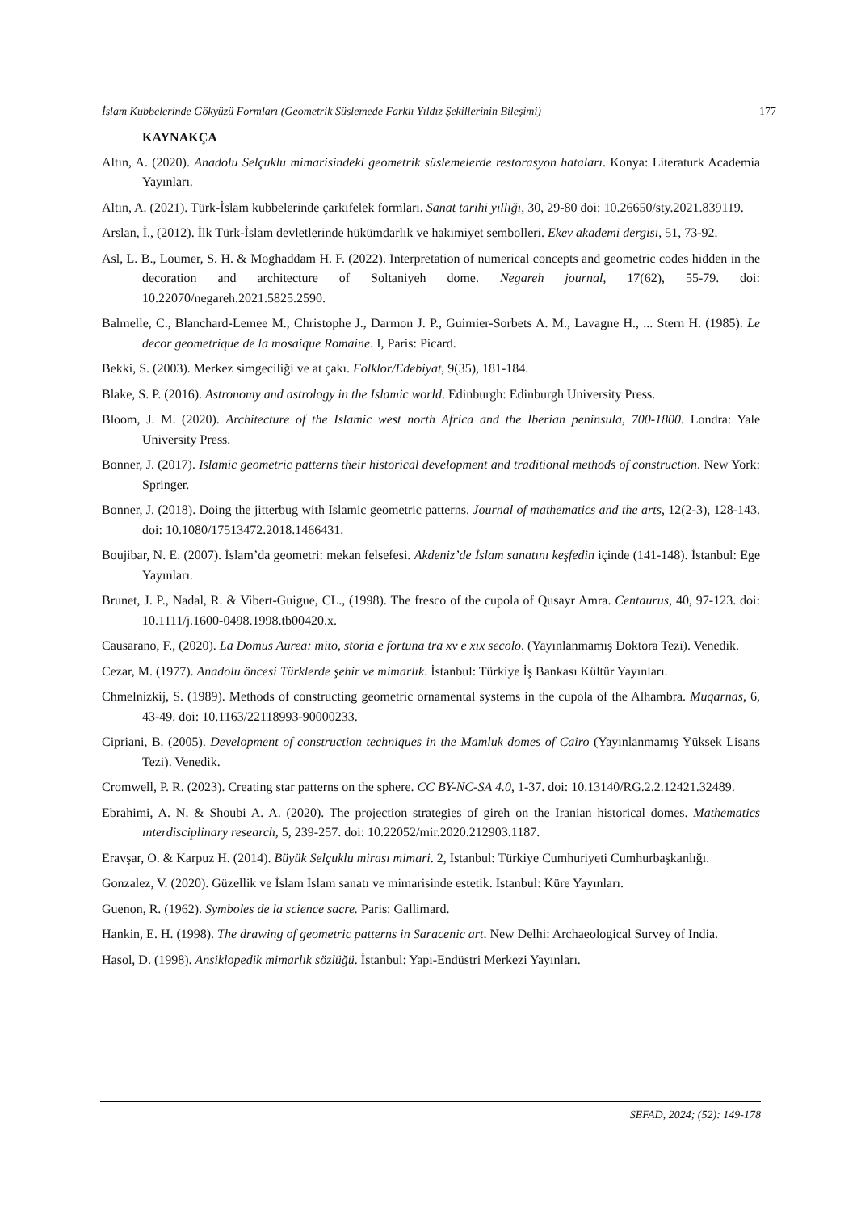İslam Kubbelerinde Gökyüzü Formları (Geometrik Süslemede Farklı Yıldız Şekillerinin Bileşimi) 177
KAYNAKÇA
Altın, A. (2020). Anadolu Selçuklu mimarisindeki geometrik süslemelerde restorasyon hataları. Konya: Literaturk Academia Yayınları.
Altın, A. (2021). Türk-İslam kubbelerinde çarkıfelek formları. Sanat tarihi yıllığı, 30, 29-80 doi: 10.26650/sty.2021.839119.
Arslan, İ., (2012). İlk Türk-İslam devletlerinde hükümdarlık ve hakimiyet sembolleri. Ekev akademi dergisi, 51, 73-92.
Asl, L. B., Loumer, S. H. & Moghaddam H. F. (2022). Interpretation of numerical concepts and geometric codes hidden in the decoration and architecture of Soltaniyeh dome. Negareh journal, 17(62), 55-79. doi: 10.22070/negareh.2021.5825.2590.
Balmelle, C., Blanchard-Lemee M., Christophe J., Darmon J. P., Guimier-Sorbets A. M., Lavagne H., ... Stern H. (1985). Le decor geometrique de la mosaique Romaine. I, Paris: Picard.
Bekki, S. (2003). Merkez simgeciliği ve at çakı. Folklor/Edebiyat, 9(35), 181-184.
Blake, S. P. (2016). Astronomy and astrology in the Islamic world. Edinburgh: Edinburgh University Press.
Bloom, J. M. (2020). Architecture of the Islamic west north Africa and the Iberian peninsula, 700-1800. Londra: Yale University Press.
Bonner, J. (2017). Islamic geometric patterns their historical development and traditional methods of construction. New York: Springer.
Bonner, J. (2018). Doing the jitterbug with Islamic geometric patterns. Journal of mathematics and the arts, 12(2-3), 128-143. doi: 10.1080/17513472.2018.1466431.
Boujibar, N. E. (2007). İslam’da geometri: mekan felsefesi. Akdeniz’de İslam sanatını keşfedin içinde (141-148). İstanbul: Ege Yayınları.
Brunet, J. P., Nadal, R. & Vibert-Guigue, CL., (1998). The fresco of the cupola of Qusayr Amra. Centaurus, 40, 97-123. doi: 10.1111/j.1600-0498.1998.tb00420.x.
Causarano, F., (2020). La Domus Aurea: mito, storia e fortuna tra xv e xıx secolo. (Yayınlanmamış Doktora Tezi). Venedik.
Cezar, M. (1977). Anadolu öncesi Türklerde şehir ve mimarlık. İstanbul: Türkiye İş Bankası Kültür Yayınları.
Chmelnizkij, S. (1989). Methods of constructing geometric ornamental systems in the cupola of the Alhambra. Muqarnas, 6, 43-49. doi: 10.1163/22118993-90000233.
Cipriani, B. (2005). Development of construction techniques in the Mamluk domes of Cairo (Yayınlanmamış Yüksek Lisans Tezi). Venedik.
Cromwell, P. R. (2023). Creating star patterns on the sphere. CC BY-NC-SA 4.0, 1-37. doi: 10.13140/RG.2.2.12421.32489.
Ebrahimi, A. N. & Shoubi A. A. (2020). The projection strategies of gireh on the Iranian historical domes. Mathematics ınterdisciplinary research, 5, 239-257. doi: 10.22052/mir.2020.212903.1187.
Eravşar, O. & Karpuz H. (2014). Büyük Selçuklu mirası mimari. 2, İstanbul: Türkiye Cumhuriyeti Cumhurbaşkanlığı.
Gonzalez, V. (2020). Güzellik ve İslam İslam sanatı ve mimarisinde estetik. İstanbul: Küre Yayınları.
Guenon, R. (1962). Symboles de la science sacre. Paris: Gallimard.
Hankin, E. H. (1998). The drawing of geometric patterns in Saracenic art. New Delhi: Archaeological Survey of India.
Hasol, D. (1998). Ansiklopedik mimarlık sözlüğü. İstanbul: Yapı-Endüstri Merkezi Yayınları.
SEFAD, 2024; (52): 149-178